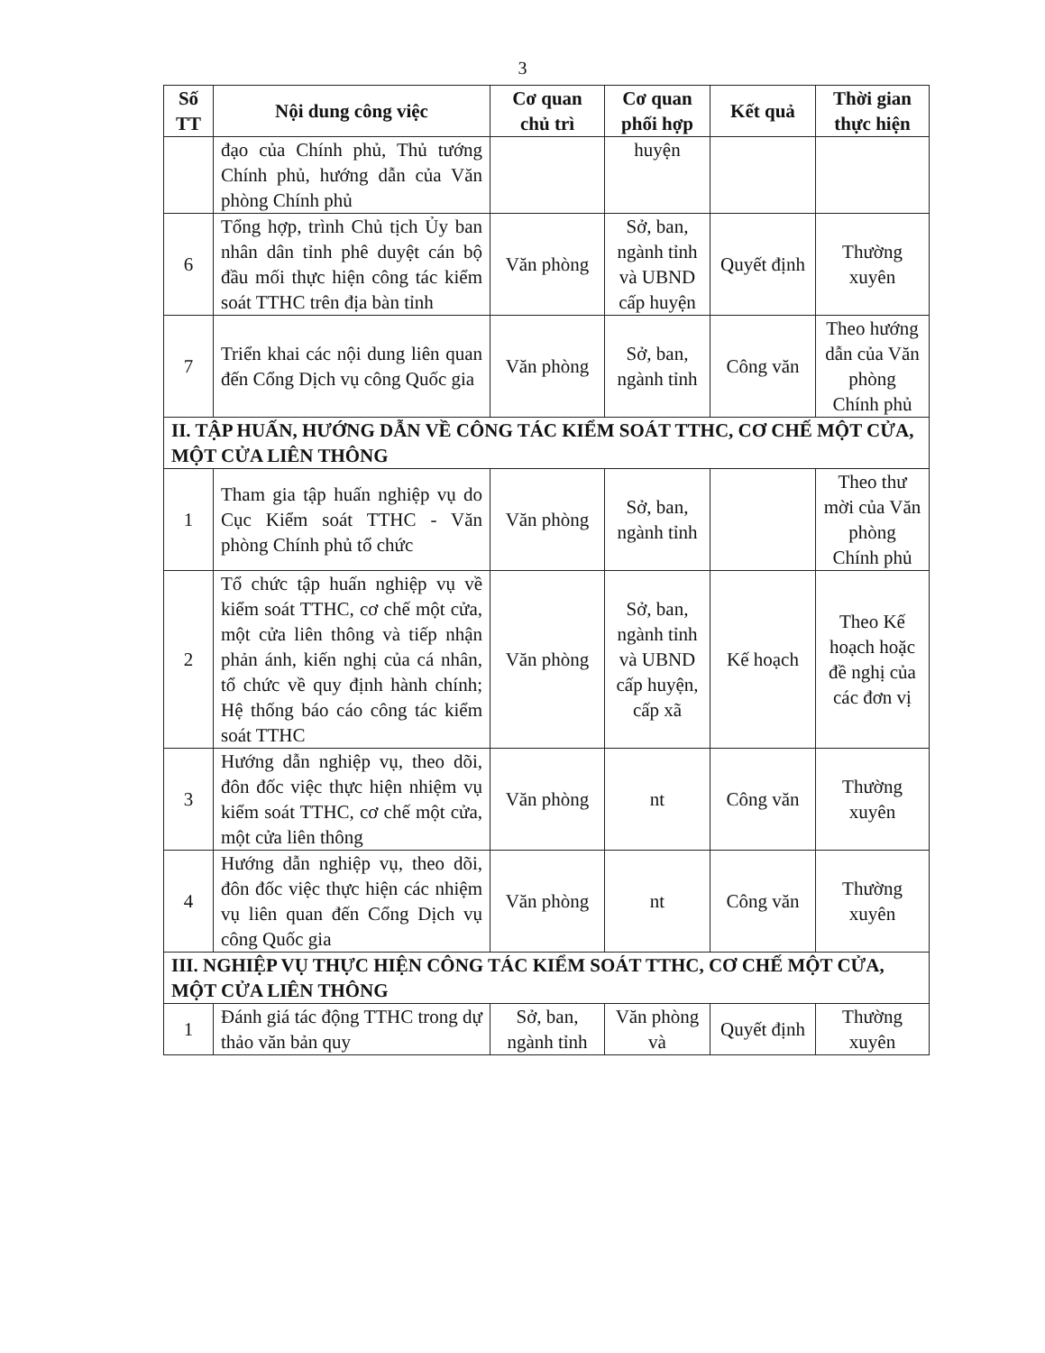3
| Số TT | Nội dung công việc | Cơ quan chủ trì | Cơ quan phối hợp | Kết quả | Thời gian thực hiện |
| --- | --- | --- | --- | --- | --- |
| | đạo của Chính phủ, Thủ tướng Chính phủ, hướng dẫn của Văn phòng Chính phủ | | huyện | | |
| 6 | Tổng hợp, trình Chủ tịch Ủy ban nhân dân tỉnh phê duyệt cán bộ đầu mối thực hiện công tác kiểm soát TTHC trên địa bàn tỉnh | Văn phòng | Sở, ban, ngành tỉnh và UBND cấp huyện | Quyết định | Thường xuyên |
| 7 | Triển khai các nội dung liên quan đến Cổng Dịch vụ công Quốc gia | Văn phòng | Sở, ban, ngành tỉnh | Công văn | Theo hướng dẫn của Văn phòng Chính phủ |
| II. TẬP HUẤN, HƯỚNG DẪN VỀ CÔNG TÁC KIỂM SOÁT TTHC, CƠ CHẾ MỘT CỬA, MỘT CỬA LIÊN THÔNG | | | | | |
| 1 | Tham gia tập huấn nghiệp vụ do Cục Kiểm soát TTHC - Văn phòng Chính phủ tổ chức | Văn phòng | Sở, ban, ngành tỉnh | | Theo thư mời của Văn phòng Chính phủ |
| 2 | Tổ chức tập huấn nghiệp vụ về kiểm soát TTHC, cơ chế một cửa, một cửa liên thông và tiếp nhận phản ánh, kiến nghị của cá nhân, tổ chức về quy định hành chính; Hệ thống báo cáo công tác kiểm soát TTHC | Văn phòng | Sở, ban, ngành tỉnh và UBND cấp huyện, cấp xã | Kế hoạch | Theo Kế hoạch hoặc đề nghị của các đơn vị |
| 3 | Hướng dẫn nghiệp vụ, theo dõi, đôn đốc việc thực hiện nhiệm vụ kiểm soát TTHC, cơ chế một cửa, một cửa liên thông | Văn phòng | nt | Công văn | Thường xuyên |
| 4 | Hướng dẫn nghiệp vụ, theo dõi, đôn đốc việc thực hiện các nhiệm vụ liên quan đến Cổng Dịch vụ công Quốc gia | Văn phòng | nt | Công văn | Thường xuyên |
| III. NGHIỆP VỤ THỰC HIỆN CÔNG TÁC KIỂM SOÁT TTHC, CƠ CHẾ MỘT CỬA, MỘT CỬA LIÊN THÔNG | | | | | |
| 1 | Đánh giá tác động TTHC trong dự thảo văn bản quy | Sở, ban, ngành tỉnh | Văn phòng và | Quyết định | Thường xuyên |